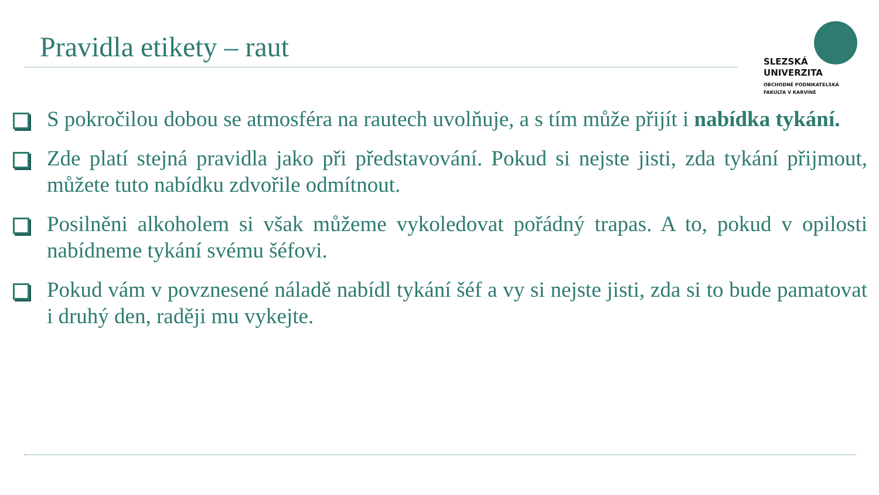Pravidla etikety – raut
SLEZSKÁ
UNIVERZITA
OBCHODNĚ PODNIKATELSKÁ
FAKULTA V KARVINÉ
S pokročilou dobou se atmosféra na rautech uvolňuje, a s tím může přijít i nabídka tykání.
Zde platí stejná pravidla jako při představování. Pokud si nejste jisti, zda tykání přijmout, můžete tuto nabídku zdvořile odmítnout.
Posilněni alkoholem si však můžeme vykoledovat pořádný trapas. A to, pokud v opilosti nabídneme tykání svému šéfovi.
Pokud vám v povznesené náladě nabídl tykání šéf a vy si nejste jisti, zda si to bude pamatovat i druhý den, raději mu vykejte.